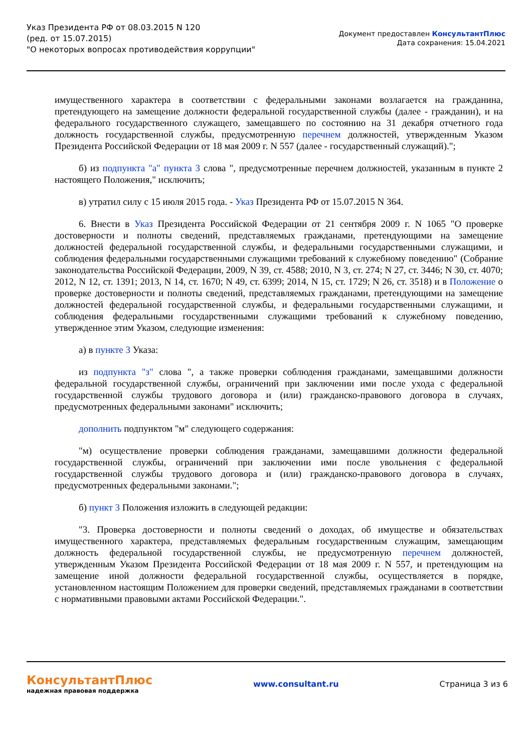Указ Президента РФ от 08.03.2015 N 120
(ред. от 15.07.2015)
"О некоторых вопросах противодействия коррупции"
Документ предоставлен КонсультантПлюс
Дата сохранения: 15.04.2021
имущественного характера в соответствии с федеральными законами возлагается на гражданина, претендующего на замещение должности федеральной государственной службы (далее - гражданин), и на федерального государственного служащего, замещавшего по состоянию на 31 декабря отчетного года должность государственной службы, предусмотренную перечнем должностей, утвержденным Указом Президента Российской Федерации от 18 мая 2009 г. N 557 (далее - государственный служащий).";
б) из подпункта "а" пункта 3 слова ", предусмотренные перечнем должностей, указанным в пункте 2 настоящего Положения," исключить;
в) утратил силу с 15 июля 2015 года. - Указ Президента РФ от 15.07.2015 N 364.
6. Внести в Указ Президента Российской Федерации от 21 сентября 2009 г. N 1065 "О проверке достоверности и полноты сведений, представляемых гражданами, претендующими на замещение должностей федеральной государственной службы, и федеральными государственными служащими, и соблюдения федеральными государственными служащими требований к служебному поведению" (Собрание законодательства Российской Федерации, 2009, N 39, ст. 4588; 2010, N 3, ст. 274; N 27, ст. 3446; N 30, ст. 4070; 2012, N 12, ст. 1391; 2013, N 14, ст. 1670; N 49, ст. 6399; 2014, N 15, ст. 1729; N 26, ст. 3518) и в Положение о проверке достоверности и полноты сведений, представляемых гражданами, претендующими на замещение должностей федеральной государственной службы, и федеральными государственными служащими, и соблюдения федеральными государственными служащими требований к служебному поведению, утвержденное этим Указом, следующие изменения:
а) в пункте 3 Указа:
из подпункта "з" слова ", а также проверки соблюдения гражданами, замещавшими должности федеральной государственной службы, ограничений при заключении ими после ухода с федеральной государственной службы трудового договора и (или) гражданско-правового договора в случаях, предусмотренных федеральными законами" исключить;
дополнить подпунктом "м" следующего содержания:
"м) осуществление проверки соблюдения гражданами, замещавшими должности федеральной государственной службы, ограничений при заключении ими после увольнения с федеральной государственной службы трудового договора и (или) гражданско-правового договора в случаях, предусмотренных федеральными законами.";
б) пункт 3 Положения изложить в следующей редакции:
"3. Проверка достоверности и полноты сведений о доходах, об имуществе и обязательствах имущественного характера, представляемых федеральным государственным служащим, замещающим должность федеральной государственной службы, не предусмотренную перечнем должностей, утвержденным Указом Президента Российской Федерации от 18 мая 2009 г. N 557, и претендующим на замещение иной должности федеральной государственной службы, осуществляется в порядке, установленном настоящим Положением для проверки сведений, представляемых гражданами в соответствии с нормативными правовыми актами Российской Федерации.".
КонсультантПлюс
надежная правовая поддержка
www.consultant.ru Страница 3 из 6